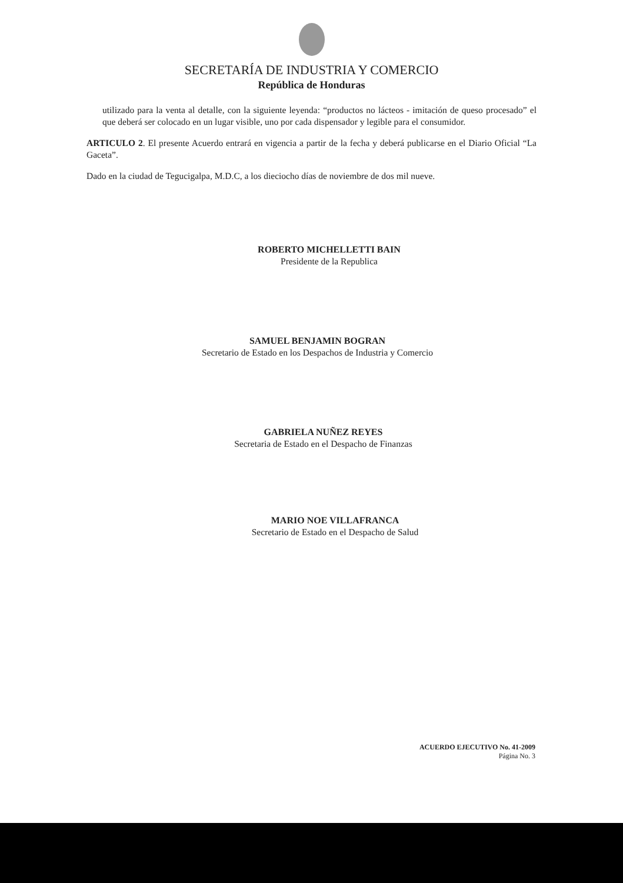SECRETARÍA DE INDUSTRIA Y COMERCIO
República de Honduras
utilizado para la venta al detalle, con la siguiente leyenda: “productos no lácteos - imitación de queso procesado” el que deberá ser colocado en un lugar visible, uno por cada dispensador y legible para el consumidor.
ARTICULO 2. El presente Acuerdo entrará en vigencia a partir de la fecha y deberá publicarse en el Diario Oficial “La Gaceta”.
Dado en la ciudad de Tegucigalpa, M.D.C, a los dieciocho días de noviembre de dos mil nueve.
ROBERTO MICHELLETTI BAIN
Presidente de la Republica
SAMUEL BENJAMIN BOGRAN
Secretario de Estado en los Despachos de Industria y Comercio
GABRIELA NUÑEZ REYES
Secretaria de Estado en el Despacho de Finanzas
MARIO NOE VILLAFRANCA
Secretario de Estado en el Despacho de Salud
ACUERDO EJECUTIVO No. 41-2009
Página No. 3